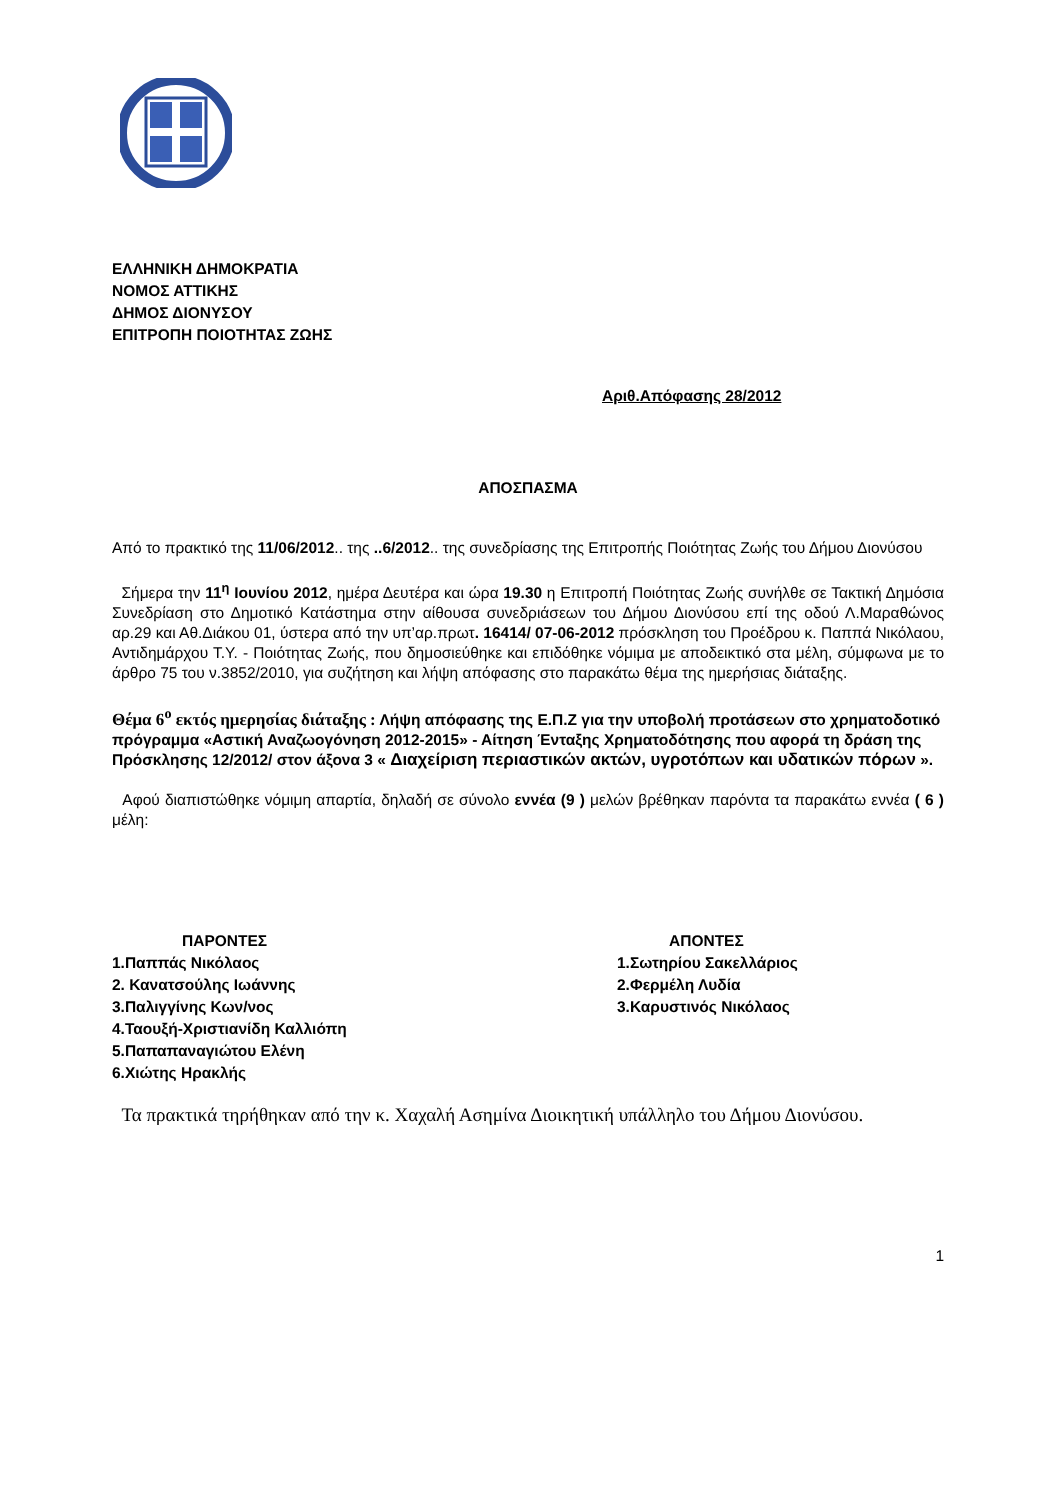ΕΛΛΗΝΙΚΗ ΔΗΜΟΚΡΑΤΙΑ
ΝΟΜΟΣ ΑΤΤΙΚΗΣ
ΔΗΜΟΣ ΔΙΟΝΥΣΟΥ
ΕΠΙΤΡΟΠΗ ΠΟΙΟΤΗΤΑΣ ΖΩΗΣ
Αριθ.Απόφασης 28/2012
ΑΠΟΣΠΑΣΜΑ
Από το πρακτικό της 11/06/2012.. της ..6/2012.. της συνεδρίασης της Επιτροπής Ποιότητας Ζωής του Δήμου Διονύσου
Σήμερα την 11<sup>η</sup> Ιουνίου 2012, ημέρα Δευτέρα και ώρα 19.30 η Επιτροπή Ποιότητας Ζωής συνήλθε σε Τακτική Δημόσια Συνεδρίαση στο Δημοτικό Κατάστημα στην αίθουσα συνεδριάσεων του Δήμου Διονύσου επί της οδού Λ.Μαραθώνος αρ.29 και Αθ.Διάκου 01, ύστερα από την υπ’αρ.πρωτ. 16414/ 07-06-2012 πρόσκληση του Προέδρου κ. Παππά Νικόλαου, Αντιδημάρχου Τ.Υ. - Ποιότητας Ζωής, που δημοσιεύθηκε και επιδόθηκε νόμιμα με αποδεικτικό στα μέλη, σύμφωνα με το άρθρο 75 του ν.3852/2010, για συζήτηση και λήψη απόφασης στο παρακάτω θέμα της ημερήσιας διάταξης.
Θέμα 6<sup>ο</sup> εκτός ημερησίας διάταξης : Λήψη απόφασης της Ε.Π.Ζ για την υποβολή προτάσεων στο χρηματοδοτικό πρόγραμμα «Αστική Αναζωογόνηση 2012-2015» - Αίτηση Ένταξης Χρηματοδότησης που αφορά τη δράση της Πρόσκλησης 12/2012/ στον άξονα 3 « Διαχείριση περιαστικών ακτών, υγροτόπων και υδατικών πόρων ».
Αφού διαπιστώθηκε νόμιμη απαρτία, δηλαδή σε σύνολο εννέα (9 ) μελών βρέθηκαν παρόντα τα παρακάτω εννέα ( 6 ) μέλη:
ΠΑΡΟΝΤΕΣ
1.Παππάς Νικόλαος
2. Κανατσούλης Ιωάννης
3.Παλιγγίνης Κων/νος
4.Ταουξή-Χριστιανίδη Καλλιόπη
5.Παπαπαναγιώτου Ελένη
6.Χιώτης Ηρακλής
ΑΠΟΝΤΕΣ
1.Σωτηρίου Σακελλάριος
2.Φερμέλη Λυδία
3.Καρυστινός Νικόλαος
Τα πρακτικά τηρήθηκαν από την κ. Χαχαλή Ασημίνα Διοικητική υπάλληλο του Δήμου Διονύσου.
1